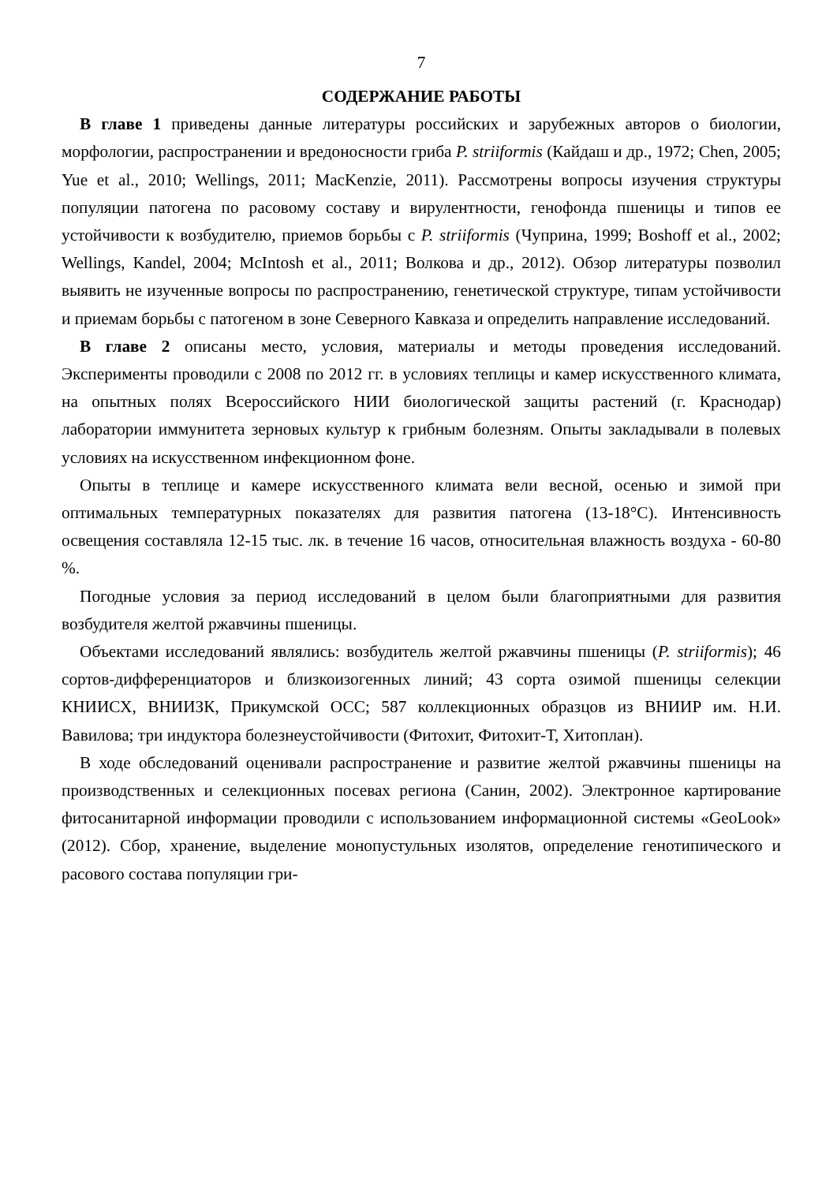7
СОДЕРЖАНИЕ РАБОТЫ
В главе 1 приведены данные литературы российских и зарубежных авторов о биологии, морфологии, распространении и вредоносности гриба P. striiformis (Кайдаш и др., 1972; Chen, 2005; Yue et al., 2010; Wellings, 2011; MacKenzie, 2011). Рассмотрены вопросы изучения структуры популяции патогена по расовому составу и вирулентности, генофонда пшеницы и типов ее устойчивости к возбудителю, приемов борьбы с P. striiformis (Чуприна, 1999; Boshoff et al., 2002; Wellings, Kandel, 2004; McIntosh et al., 2011; Волкова и др., 2012). Обзор литературы позволил выявить не изученные вопросы по распространению, генетической структуре, типам устойчивости и приемам борьбы с патогеном в зоне Северного Кавказа и определить направление исследований.
В главе 2 описаны место, условия, материалы и методы проведения исследований. Эксперименты проводили с 2008 по 2012 гг. в условиях теплицы и камер искусственного климата, на опытных полях Всероссийского НИИ биологической защиты растений (г. Краснодар) лаборатории иммунитета зерновых культур к грибным болезням. Опыты закладывали в полевых условиях на искусственном инфекционном фоне.
Опыты в теплице и камере искусственного климата вели весной, осенью и зимой при оптимальных температурных показателях для развития патогена (13-18°С). Интенсивность освещения составляла 12-15 тыс. лк. в течение 16 часов, относительная влажность воздуха - 60-80 %.
Погодные условия за период исследований в целом были благоприятными для развития возбудителя желтой ржавчины пшеницы.
Объектами исследований являлись: возбудитель желтой ржавчины пшеницы (P. striiformis); 46 сортов-дифференциаторов и близкоизогенных линий; 43 сорта озимой пшеницы селекции КНИИСХ, ВНИИЗК, Прикумской ОСС; 587 коллекционных образцов из ВНИИР им. Н.И. Вавилова; три индуктора болезнеустойчивости (Фитохит, Фитохит-Т, Хитоплан).
В ходе обследований оценивали распространение и развитие желтой ржавчины пшеницы на производственных и селекционных посевах региона (Санин, 2002). Электронное картирование фитосанитарной информации проводили с использованием информационной системы «GeoLook» (2012). Сбор, хранение, выделение монопустульных изолятов, определение генотипического и расового состава популяции гри-